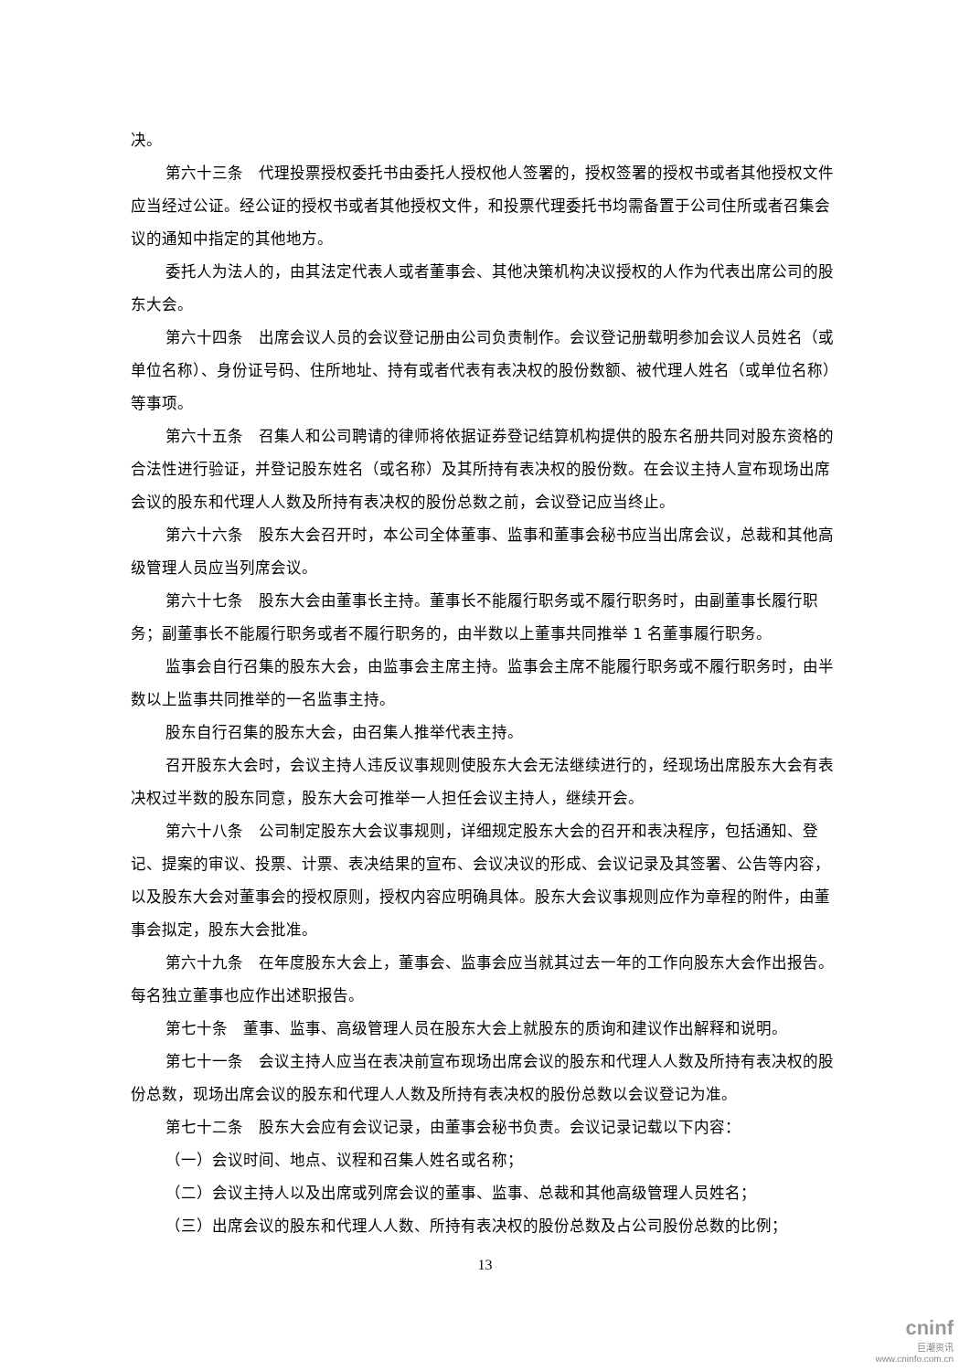决。
第六十三条　代理投票授权委托书由委托人授权他人签署的，授权签署的授权书或者其他授权文件应当经过公证。经公证的授权书或者其他授权文件，和投票代理委托书均需备置于公司住所或者召集会议的通知中指定的其他地方。
委托人为法人的，由其法定代表人或者董事会、其他决策机构决议授权的人作为代表出席公司的股东大会。
第六十四条　出席会议人员的会议登记册由公司负责制作。会议登记册载明参加会议人员姓名（或单位名称）、身份证号码、住所地址、持有或者代表有表决权的股份数额、被代理人姓名（或单位名称）等事项。
第六十五条　召集人和公司聘请的律师将依据证券登记结算机构提供的股东名册共同对股东资格的合法性进行验证，并登记股东姓名（或名称）及其所持有表决权的股份数。在会议主持人宣布现场出席会议的股东和代理人人数及所持有表决权的股份总数之前，会议登记应当终止。
第六十六条　股东大会召开时，本公司全体董事、监事和董事会秘书应当出席会议，总裁和其他高级管理人员应当列席会议。
第六十七条　股东大会由董事长主持。董事长不能履行职务或不履行职务时，由副董事长履行职务；副董事长不能履行职务或者不履行职务的，由半数以上董事共同推举 1 名董事履行职务。
监事会自行召集的股东大会，由监事会主席主持。监事会主席不能履行职务或不履行职务时，由半数以上监事共同推举的一名监事主持。
股东自行召集的股东大会，由召集人推举代表主持。
召开股东大会时，会议主持人违反议事规则使股东大会无法继续进行的，经现场出席股东大会有表决权过半数的股东同意，股东大会可推举一人担任会议主持人，继续开会。
第六十八条　公司制定股东大会议事规则，详细规定股东大会的召开和表决程序，包括通知、登记、提案的审议、投票、计票、表决结果的宣布、会议决议的形成、会议记录及其签署、公告等内容，以及股东大会对董事会的授权原则，授权内容应明确具体。股东大会议事规则应作为章程的附件，由董事会拟定，股东大会批准。
第六十九条　在年度股东大会上，董事会、监事会应当就其过去一年的工作向股东大会作出报告。每名独立董事也应作出述职报告。
第七十条　董事、监事、高级管理人员在股东大会上就股东的质询和建议作出解释和说明。
第七十一条　会议主持人应当在表决前宣布现场出席会议的股东和代理人人数及所持有表决权的股份总数，现场出席会议的股东和代理人人数及所持有表决权的股份总数以会议登记为准。
第七十二条　股东大会应有会议记录，由董事会秘书负责。会议记录记载以下内容：
（一）会议时间、地点、议程和召集人姓名或名称；
（二）会议主持人以及出席或列席会议的董事、监事、总裁和其他高级管理人员姓名；
（三）出席会议的股东和代理人人数、所持有表决权的股份总数及占公司股份总数的比例；
13
cninf
巨潮资讯
www.cninfo.com.cn